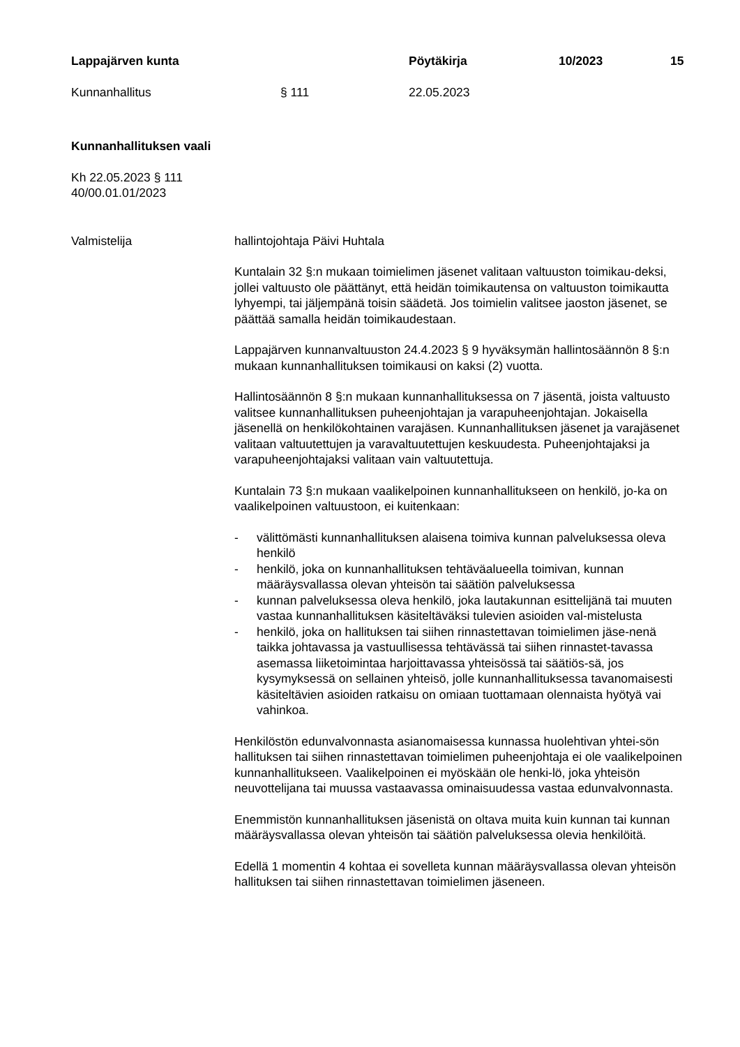Lappajärven kunta Pöytäkirja 10/2023 15
Kunnanhallitus § 111 22.05.2023
Kunnanhallituksen vaali
Kh 22.05.2023 § 111
40/00.01.01/2023
Valmistelija hallintojohtaja Päivi Huhtala
Kuntalain 32 §:n mukaan toimielimen jäsenet valitaan valtuuston toimikau-deksi, jollei valtuusto ole päättänyt, että heidän toimikautensa on valtuuston toimikautta lyhyempi, tai jäljempänä toisin säädetä. Jos toimielin valitsee jaoston jäsenet, se päättää samalla heidän toimikaudestaan.
Lappajärven kunnanvaltuuston 24.4.2023 § 9 hyväksymän hallintosäännön 8 §:n mukaan kunnanhallituksen toimikausi on kaksi (2) vuotta.
Hallintosäännön 8 §:n mukaan kunnanhallituksessa on 7 jäsentä, joista valtuusto valitsee kunnanhallituksen puheenjohtajan ja varapuheenjohtajan. Jokaisella jäsenellä on henkilökohtainen varajäsen. Kunnanhallituksen jäsenet ja varajäsenet valitaan valtuutettujen ja varavaltuutettujen keskuudesta. Puheenjohtajaksi ja varapuheenjohtajaksi valitaan vain valtuutettuja.
Kuntalain 73 §:n mukaan vaalikelpoinen kunnanhallitukseen on henkilö, jo-ka on vaalikelpoinen valtuustoon, ei kuitenkaan:
- välittömästi kunnanhallituksen alaisena toimiva kunnan palveluksessa oleva henkilö
- henkilö, joka on kunnanhallituksen tehtäväalueella toimivan, kunnan määräysvallassa olevan yhteisön tai säätiön palveluksessa
- kunnan palveluksessa oleva henkilö, joka lautakunnan esittelijänä tai muuten vastaa kunnanhallituksen käsiteltäväksi tulevien asioiden val-mistelusta
- henkilö, joka on hallituksen tai siihen rinnastettavan toimielimen jäse-nenä taikka johtavassa ja vastuullisessa tehtävässä tai siihen rinnastet-tavassa asemassa liiketoimintaa harjoittavassa yhteisössä tai säätiös-sä, jos kysymyksessä on sellainen yhteisö, jolle kunnanhallituksessa tavanomaisesti käsiteltävien asioiden ratkaisu on omiaan tuottamaan olennaista hyötyä vai vahinkoa.
Henkilöstön edunvalvonnasta asianomaisessa kunnassa huolehtivan yhtei-sön hallituksen tai siihen rinnastettavan toimielimen puheenjohtaja ei ole vaalikelpoinen kunnanhallitukseen. Vaalikelpoinen ei myöskään ole henki-lö, joka yhteisön neuvottelijana tai muussa vastaavassa ominaisuudessa vastaa edunvalvonnasta.
Enemmistön kunnanhallituksen jäsenistä on oltava muita kuin kunnan tai kunnan määräysvallassa olevan yhteisön tai säätiön palveluksessa olevia henkilöitä.
Edellä 1 momentin 4 kohtaa ei sovelleta kunnan määräysvallassa olevan yhteisön hallituksen tai siihen rinnastettavan toimielimen jäseneen.